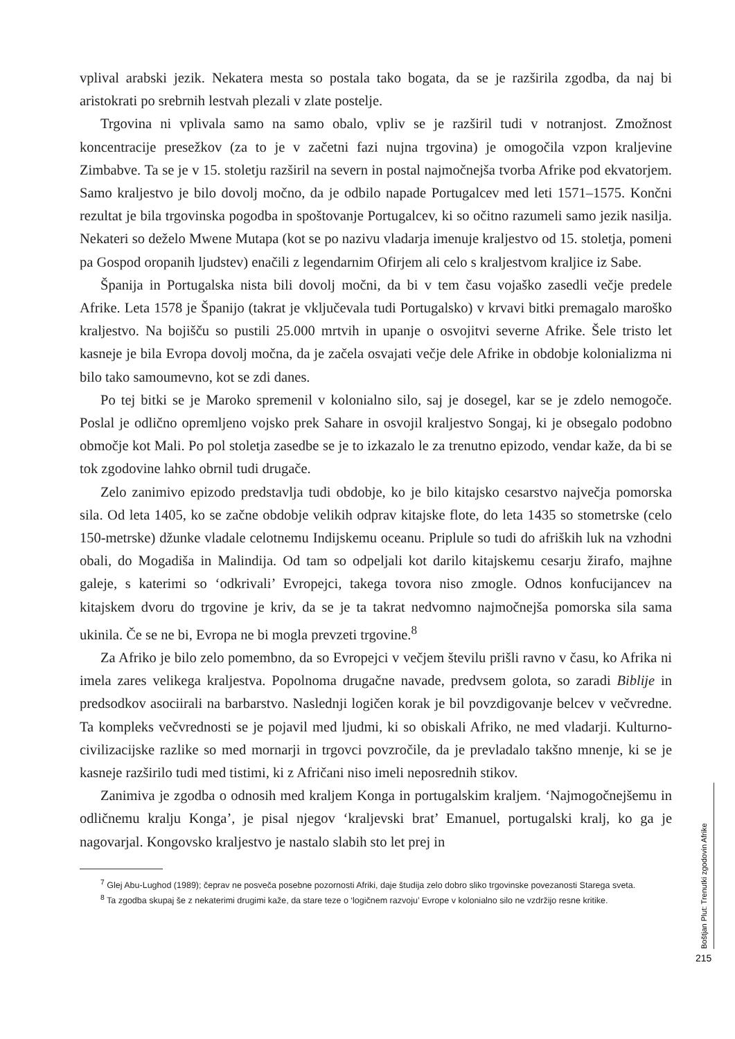vplival arabski jezik. Nekatera mesta so postala tako bogata, da se je razširila zgodba, da naj bi aristokrati po srebrnih lestvah plezali v zlate postelje.
Trgovina ni vplivala samo na samo obalo, vpliv se je razširil tudi v notranjost. Zmožnost koncentracije presežkov (za to je v začetni fazi nujna trgovina) je omogočila vzpon kraljevine Zimbabve. Ta se je v 15. stoletju razširil na severn in postal najmočnejša tvorba Afrike pod ekvatorjem. Samo kraljestvo je bilo dovolj močno, da je odbilo napade Portugalcev med leti 1571–1575. Končni rezultat je bila trgovinska pogodba in spoštovanje Portugalcev, ki so očitno razumeli samo jezik nasilja. Nekateri so deželo Mwene Mutapa (kot se po nazivu vladarja imenuje kraljestvo od 15. stoletja, pomeni pa Gospod oropanih ljudstev) enačili z legendarnim Ofirjem ali celo s kraljestvom kraljice iz Sabe.
Španija in Portugalska nista bili dovolj močni, da bi v tem času vojaško zasedli večje predele Afrike. Leta 1578 je Španijo (takrat je vključevala tudi Portugalsko) v krvavi bitki premagalo maroško kraljestvo. Na bojišču so pustili 25.000 mrtvih in upanje o osvojitvi severne Afrike. Šele tristo let kasneje je bila Evropa dovolj močna, da je začela osvajati večje dele Afrike in obdobje kolonializma ni bilo tako samoumevno, kot se zdi danes.
Po tej bitki se je Maroko spremenil v kolonialno silo, saj je dosegel, kar se je zdelo nemogoče. Poslal je odlično opremljeno vojsko prek Sahare in osvojil kraljestvo Songaj, ki je obsegalo podobno območje kot Mali. Po pol stoletja zasedbe se je to izkazalo le za trenutno epizodo, vendar kaže, da bi se tok zgodovine lahko obrnil tudi drugače.
Zelo zanimivo epizodo predstavlja tudi obdobje, ko je bilo kitajsko cesarstvo največja pomorska sila. Od leta 1405, ko se začne obdobje velikih odprav kitajske flote, do leta 1435 so stometrske (celo 150-metrske) džunke vladale celotnemu Indijskemu oceanu. Priplule so tudi do afriških luk na vzhodni obali, do Mogadiša in Malindija. Od tam so odpeljali kot darilo kitajskemu cesarju žirafo, majhne galeje, s katerimi so ‘odkrivali’ Evropejci, takega tovora niso zmogle. Odnos konfucijancev na kitajskem dvoru do trgovine je kriv, da se je ta takrat nedvomno najmočnejša pomorska sila sama ukinila. Če se ne bi, Evropa ne bi mogla prevzeti trgovine.<sup>8</sup>
Za Afriko je bilo zelo pomembno, da so Evropejci v večjem številu prišli ravno v času, ko Afrika ni imela zares velikega kraljestva. Popolnoma drugačne navade, predvsem golota, so zaradi Biblije in predsodkov asociirali na barbarstvo. Naslednji logičen korak je bil povzdigovanje belcev v večvredne. Ta kompleks večvrednosti se je pojavil med ljudmi, ki so obiskali Afriko, ne med vladarji. Kulturno-civilizacijske razlike so med mornarji in trgovci povzročile, da je prevladalo takšno mnenje, ki se je kasneje razširilo tudi med tistimi, ki z Afričani niso imeli neposrednih stikov.
Zanimiva je zgodba o odnosih med kraljem Konga in portugalskim kraljem. ‘Najmogočnejšemu in odličnemu kralju Konga’, je pisal njegov ‘kraljevski brat’ Emanuel, portugalski kralj, ko ga je nagovarjal. Kongovsko kraljestvo je nastalo slabih sto let prej in
<sup>7</sup> Glej Abu-Lughod (1989); čeprav ne posveča posebne pozornosti Afriki, daje študija zelo dobro sliko trgovinske povezanosti Starega sveta.
<sup>8</sup> Ta zgodba skupaj še z nekaterimi drugimi kaže, da stare teze o ‘logičnem razvoju’ Evrope v kolonialno silo ne vzdržijo resne kritike.
Boštjan Plut: Trenutki zgodovin Afrike
215